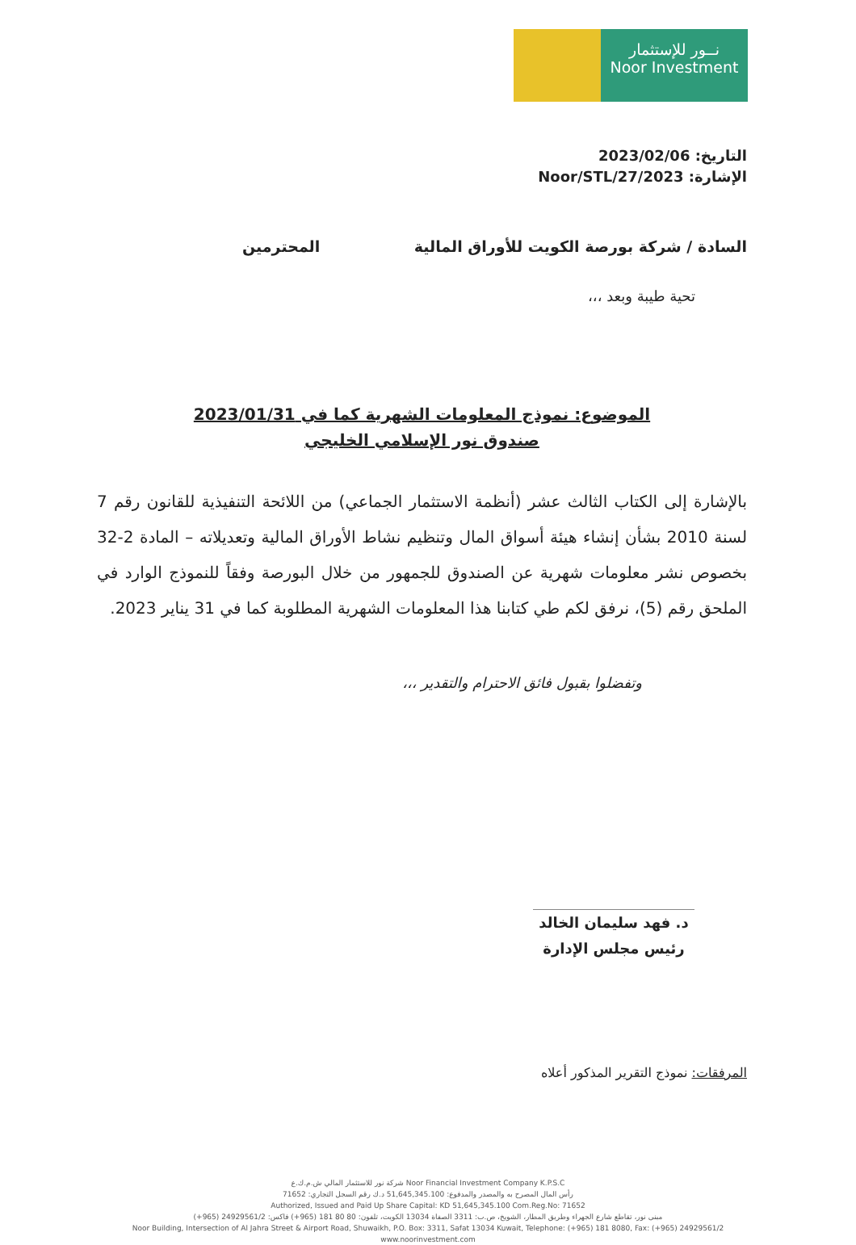نــور للإستثمار
Noor Investment
التاريخ: 2023/02/06
الإشارة: Noor/STL/27/2023
السادة / شركة بورصة الكويت للأوراق المالية المحترمين
تحية طيبة وبعد ،،،
الموضوع: نموذج المعلومات الشهرية كما في 2023/01/31
صندوق نور الإسلامي الخليجي
بالإشارة إلى الكتاب الثالث عشر (أنظمة الاستثمار الجماعي) من اللائحة التنفيذية للقانون رقم 7 لسنة 2010 بشأن إنشاء هيئة أسواق المال وتنظيم نشاط الأوراق المالية وتعديلاته – المادة 2-32 بخصوص نشر معلومات شهرية عن الصندوق للجمهور من خلال البورصة وفقاً للنموذج الوارد في الملحق رقم (5)، نرفق لكم طي كتابنا هذا المعلومات الشهرية المطلوبة كما في 31 يناير 2023.
وتفضلوا بقبول فائق الاحترام والتقدير ،،،
د. فهد سليمان الخالد
رئيس مجلس الإدارة
المرفقات: نموذج التقرير المذكور أعلاه
Noor Financial Investment Company K.P.S.C شركة نور للاستثمار المالي ش.م.ك.ع
رأس المال المصرح به والمصدر والمدفوع: 51,645,345.100 د.ك رقم السجل التجاري: 71652
Authorized, Issued and Paid Up Share Capital: KD 51,645,345.100 Com.Reg.No: 71652
مبنى نور، تقاطع شارع الجهراء وطريق المطار، الشويخ، ص.ب: 3311 الصفاة 13034 الكويت، تلفون: 80 80 181 (965+) فاكس: 24929561/2 (965+)
Noor Building, Intersection of Al Jahra Street & Airport Road, Shuwaikh, P.O. Box: 3311, Safat 13034 Kuwait, Telephone: (+965) 181 8080, Fax: (+965) 24929561/2
www.noorinvestment.com